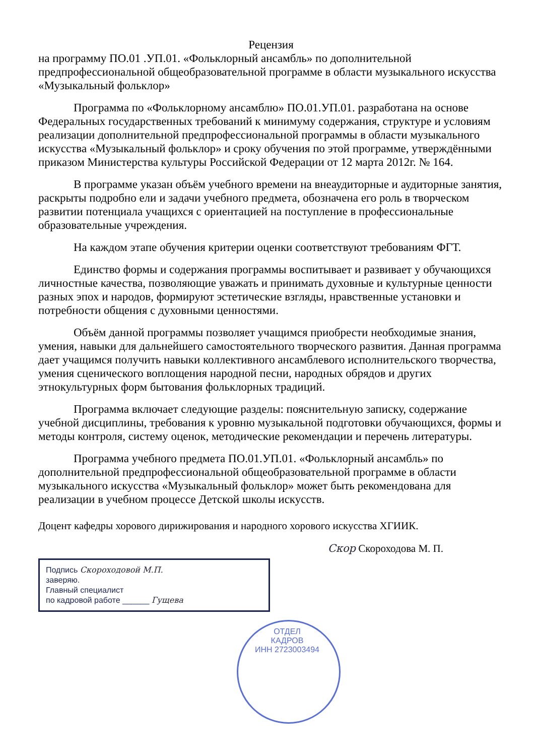Рецензия
на программу ПО.01 .УП.01. «Фольклорный ансамбль» по дополнительной предпрофессиональной общеобразовательной программе в области музыкального искусства «Музыкальный фольклор»
Программа по «Фольклорному ансамблю» ПО.01.УП.01. разработана на основе Федеральных государственных требований к минимуму содержания, структуре и условиям реализации дополнительной предпрофессиональной программы в области музыкального искусства «Музыкальный фольклор» и сроку обучения по этой программе, утверждёнными приказом Министерства культуры Российской Федерации от 12 марта 2012г. № 164.
В программе указан объём учебного времени на внеаудиторные и аудиторные занятия, раскрыты подробно ели и задачи учебного предмета, обозначена его роль в творческом развитии потенциала учащихся с ориентацией на поступление в профессиональные образовательные учреждения.
На каждом этапе обучения критерии оценки соответствуют требованиям ФГТ.
Единство формы и содержания программы воспитывает и развивает у обучающихся личностные качества, позволяющие уважать и принимать духовные и культурные ценности разных эпох и народов, формируют эстетические взгляды, нравственные установки и потребности общения с духовными ценностями.
Объём данной программы позволяет учащимся приобрести необходимые знания, умения, навыки для дальнейшего самостоятельного творческого развития. Данная программа дает учащимся получить навыки коллективного ансамблевого исполнительского творчества, умения сценического воплощения народной песни, народных обрядов и других этнокультурных форм бытования фольклорных традиций.
Программа включает следующие разделы: пояснительную записку, содержание учебной дисциплины, требования к уровню музыкальной подготовки обучающихся, формы и методы контроля, систему оценок, методические рекомендации и перечень литературы.
Программа учебного предмета ПО.01.УП.01. «Фольклорный ансамбль» по дополнительной предпрофессиональной общеобразовательной программе в области музыкального искусства «Музыкальный фольклор» может быть рекомендована для реализации в учебном процессе Детской школы искусств.
Доцент кафедры хорового дирижирования и народного хорового искусства ХГИИК.
Скор Скороходова М. П.
Подпись Скороходовой М.П.
заверяю.
Главный специалист
по кадровой работе ______ Гущева
ОТДЕЛ
КАДРОВ
ИНН 2723003494